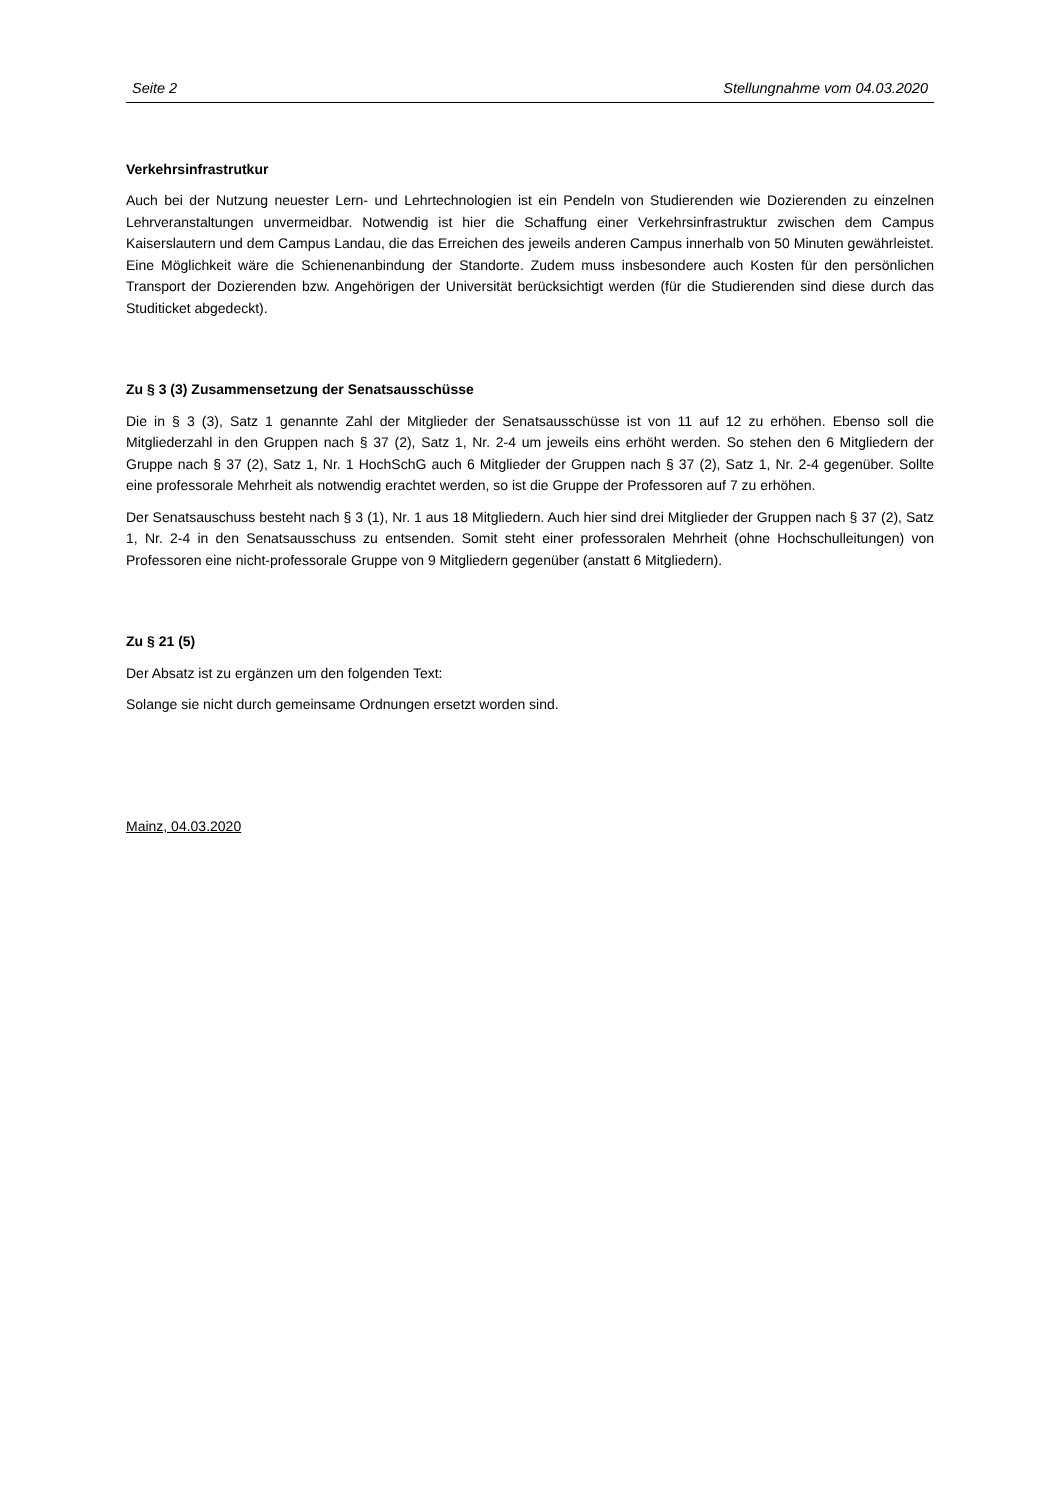Seite 2 Stellungnahme vom 04.03.2020
Verkehrsinfrastrutkur
Auch bei der Nutzung neuester Lern- und Lehrtechnologien ist ein Pendeln von Studierenden wie Dozierenden zu einzelnen Lehrveranstaltungen unvermeidbar. Notwendig ist hier die Schaffung einer Verkehrsinfrastruktur zwischen dem Campus Kaiserslautern und dem Campus Landau, die das Erreichen des jeweils anderen Campus innerhalb von 50 Minuten gewährleistet. Eine Möglichkeit wäre die Schienenanbindung der Standorte. Zudem muss insbesondere auch Kosten für den persönlichen Transport der Dozierenden bzw. Angehörigen der Universität berücksichtigt werden (für die Studierenden sind diese durch das Studiticket abgedeckt).
Zu § 3 (3) Zusammensetzung der Senatsausschüsse
Die in § 3 (3), Satz 1 genannte Zahl der Mitglieder der Senatsausschüsse ist von 11 auf 12 zu erhöhen. Ebenso soll die Mitgliederzahl in den Gruppen nach § 37 (2), Satz 1, Nr. 2-4 um jeweils eins erhöht werden. So stehen den 6 Mitgliedern der Gruppe nach § 37 (2), Satz 1, Nr. 1 HochSchG auch 6 Mitglieder der Gruppen nach § 37 (2), Satz 1, Nr. 2-4 gegenüber. Sollte eine professorale Mehrheit als notwendig erachtet werden, so ist die Gruppe der Professoren auf 7 zu erhöhen.
Der Senatsauschuss besteht nach § 3 (1), Nr. 1 aus 18 Mitgliedern. Auch hier sind drei Mitglieder der Gruppen nach § 37 (2), Satz 1, Nr. 2-4 in den Senatsausschuss zu entsenden. Somit steht einer professoralen Mehrheit (ohne Hochschulleitungen) von Professoren eine nicht-professorale Gruppe von 9 Mitgliedern gegenüber (anstatt 6 Mitgliedern).
Zu § 21 (5)
Der Absatz ist zu ergänzen um den folgenden Text:
Solange sie nicht durch gemeinsame Ordnungen ersetzt worden sind.
Mainz, 04.03.2020